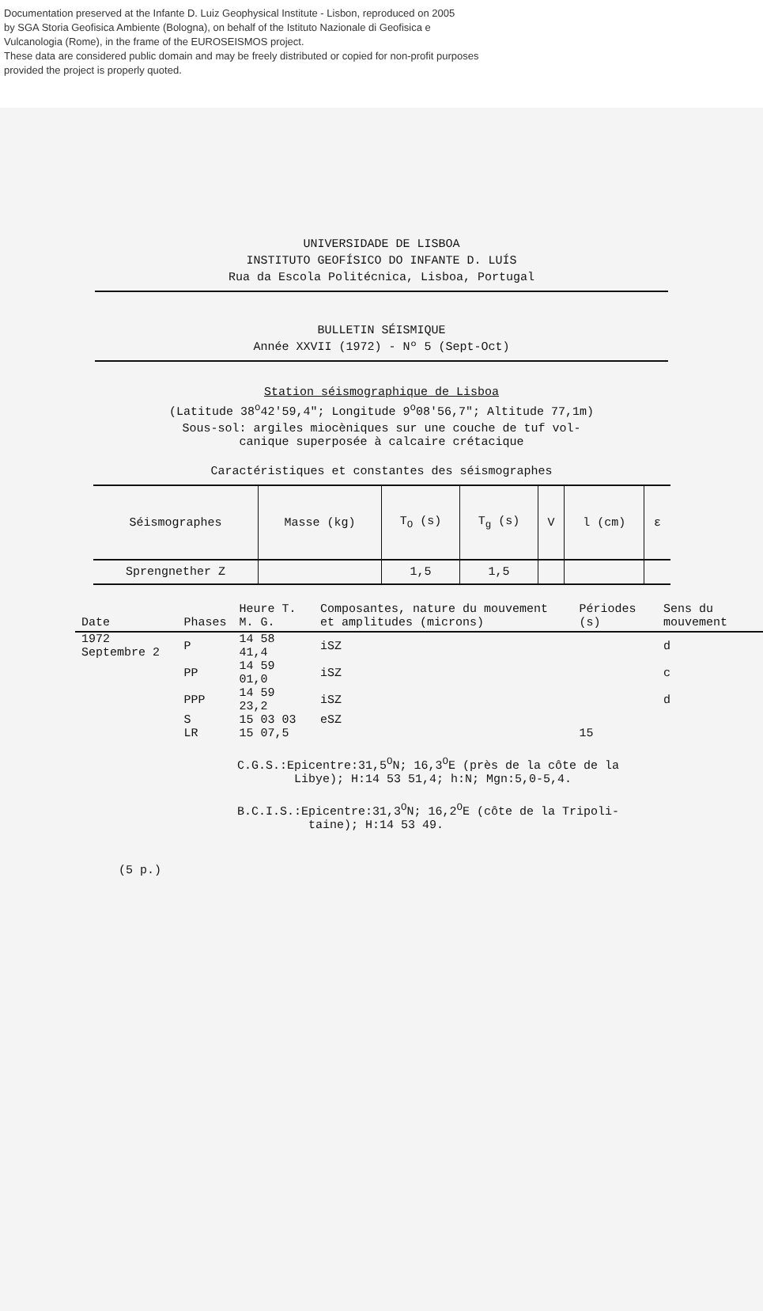Documentation preserved at the Infante D. Luiz Geophysical Institute - Lisbon, reproduced on 2005
by SGA Storia Geofisica Ambiente (Bologna), on behalf of the Istituto Nazionale di Geofisica e
Vulcanologia (Rome), in the frame of the EUROSEISMOS project.
These data are considered public domain and may be freely distributed or copied for non-profit purposes
provided the project is properly quoted.
UNIVERSIDADE DE LISBOA
INSTITUTO GEOFÍSICO DO INFANTE D. LUÍS
Rua da Escola Politécnica, Lisboa, Portugal
BULLETIN SÉISMIQUE
Année XXVII (1972) - Nº 5 (Sept-Oct)
Station séismographique de Lisboa
(Latitude 38<sup>o</sup>42'59,4"; Longitude 9<sup>o</sup>08'56,7"; Altitude 77,1m)
Sous-sol: argiles miocèniques sur une couche de tuf vol-
canique superposée à calcaire crétacique
Caractéristiques et constantes des séismographes
| Séismographes | Masse (kg) | T<sub>O</sub> (s) | T<sub>g</sub> (s) | V | l (cm) | ε |
| --- | --- | --- | --- | --- | --- | --- |
| Sprengnether Z | | 1,5 | 1,5 | | | |
| Date | Phases | Heure T. M. G. | Composantes, nature du mouvement et amplitudes (microns) | Périodes (s) | Sens du mouvement |
| --- | --- | --- | --- | --- | --- |
| 1972 Septembre 2 | P | 14 58 41,4 | iSZ | | d |
| | PP | 14 59 01,0 | iSZ | | c |
| | PPP | 14 59 23,2 | iSZ | | d |
| | S | 15 03 03 | eSZ | | |
| | LR | 15 07,5 | | 15 | |
C.G.S.:Epicentre:31,5<sup>O</sup>N; 16,3<sup>O</sup>E (près de la côte de la
Libye); H:14 53 51,4; h:N; Mgn:5,0-5,4.
B.C.I.S.:Epicentre:31,3<sup>O</sup>N; 16,2<sup>O</sup>E (côte de la Tripoli-
taine); H:14 53 49.
(5 p.)